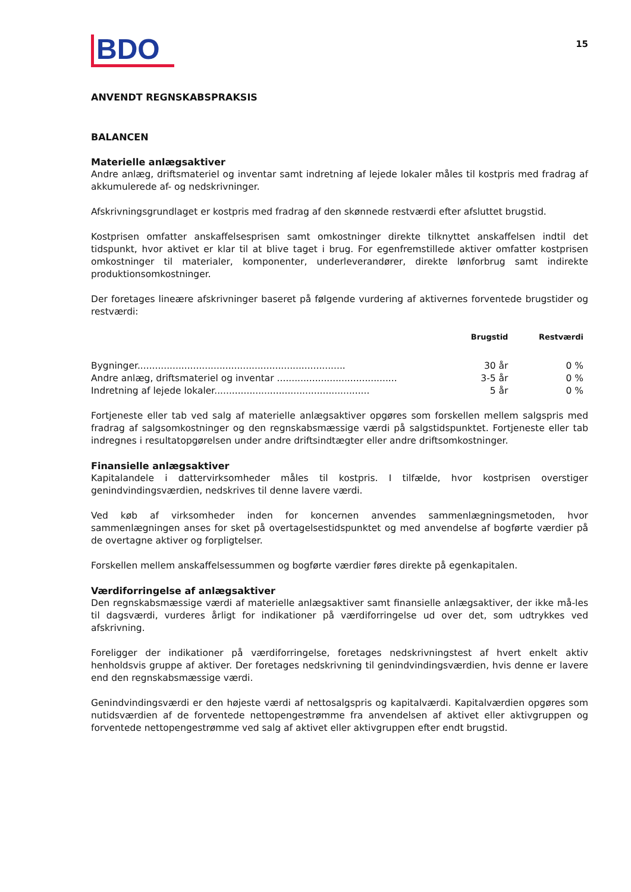BDO
15
ANVENDT REGNSKABSPRAKSIS
BALANCEN
Materielle anlægsaktiver
Andre anlæg, driftsmateriel og inventar samt indretning af lejede lokaler måles til kostpris med fradrag af akkumulerede af- og nedskrivninger.
Afskrivningsgrundlaget er kostpris med fradrag af den skønnede restværdi efter afsluttet brugstid.
Kostprisen omfatter anskaffelsesprisen samt omkostninger direkte tilknyttet anskaffelsen indtil det tidspunkt, hvor aktivet er klar til at blive taget i brug. For egenfremstillede aktiver omfatter kostprisen omkostninger til materialer, komponenter, underleverandører, direkte lønforbrug samt indirekte produktionsomkostninger.
Der foretages lineære afskrivninger baseret på følgende vurdering af aktivernes forventede brugstider og restværdi:
| | Brugstid | Restværdi |
| --- | --- | --- |
| Bygninger....................................................................... | 30 år | 0 % |
| Andre anlæg, driftsmateriel og inventar ......................................... | 3-5 år | 0 % |
| Indretning af lejede lokaler..................................................... | 5 år | 0 % |
Fortjeneste eller tab ved salg af materielle anlægsaktiver opgøres som forskellen mellem salgspris med fradrag af salgsomkostninger og den regnskabsmæssige værdi på salgstidspunktet. Fortjeneste eller tab indregnes i resultatopgørelsen under andre driftsindtægter eller andre driftsomkostninger.
Finansielle anlægsaktiver
Kapitalandele i dattervirksomheder måles til kostpris. I tilfælde, hvor kostprisen overstiger genindvindingsværdien, nedskrives til denne lavere værdi.
Ved køb af virksomheder inden for koncernen anvendes sammenlægningsmetoden, hvor sammenlægningen anses for sket på overtagelsestidspunktet og med anvendelse af bogførte værdier på de overtagne aktiver og forpligtelser.
Forskellen mellem anskaffelsessummen og bogførte værdier føres direkte på egenkapitalen.
Værdiforringelse af anlægsaktiver
Den regnskabsmæssige værdi af materielle anlægsaktiver samt finansielle anlægsaktiver, der ikke må-les til dagsværdi, vurderes årligt for indikationer på værdiforringelse ud over det, som udtrykkes ved afskrivning.
Foreligger der indikationer på værdiforringelse, foretages nedskrivningstest af hvert enkelt aktiv henholdsvis gruppe af aktiver. Der foretages nedskrivning til genindvindingsværdien, hvis denne er lavere end den regnskabsmæssige værdi.
Genindvindingsværdi er den højeste værdi af nettosalgspris og kapitalværdi. Kapitalværdien opgøres som nutidsværdien af de forventede nettopengestrømme fra anvendelsen af aktivet eller aktivgruppen og forventede nettopengestrømme ved salg af aktivet eller aktivgruppen efter endt brugstid.